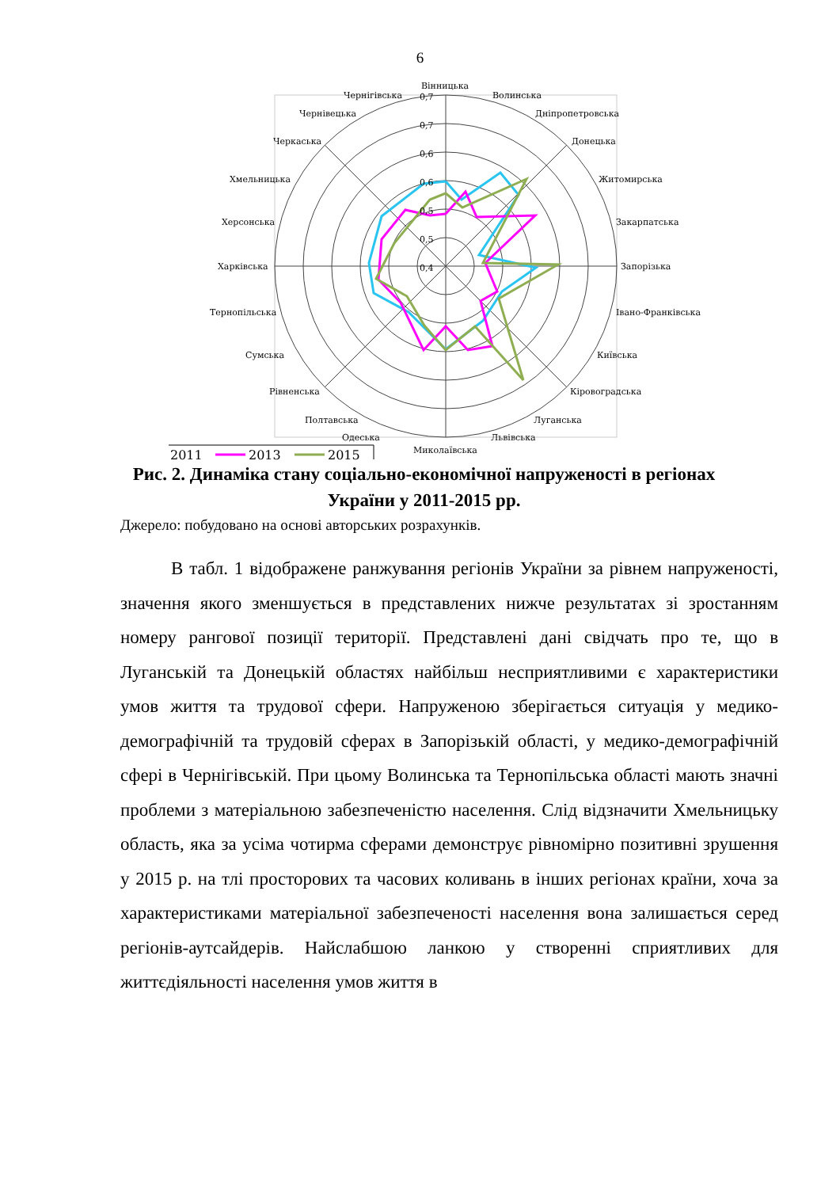6
Вінницька
Волинська
Дніпропетровська
Донецька
Житомирська
Закарпатська
Запорізька
Івано-Франківська
Київська
Кіровоградська
Луганська
Львівська
Миколаївська
Одеська
Полтавська
Рівненська
Сумська
Тернопільська
Харківська
Херсонська
Хмельницька
Черкаська
Чернівецька
Чернігівська
0,7
0,7
0,6
0,6
0,5
0,5
0,4
2011
2013
2015
Рис. 2. Динаміка стану соціально-економічної напруженості в регіонах України у 2011-2015 рр.
Джерело: побудовано на основі авторських розрахунків.
В табл. 1 відображене ранжування регіонів України за рівнем напруженості, значення якого зменшується в представлених нижче результатах зі зростанням номеру рангової позиції території. Представлені дані свідчать про те, що в Луганській та Донецькій областях найбільш несприятливими є характеристики умов життя та трудової сфери. Напруженою зберігається ситуація у медико-демографічній та трудовій сферах в Запорізькій області, у медико-демографічній сфері в Чернігівській. При цьому Волинська та Тернопільська області мають значні проблеми з матеріальною забезпеченістю населення. Слід відзначити Хмельницьку область, яка за усіма чотирма сферами демонструє рівномірно позитивні зрушення у 2015 р. на тлі просторових та часових коливань в інших регіонах країни, хоча за характеристиками матеріальної забезпеченості населення вона залишається серед регіонів-аутсайдерів. Найслабшою ланкою у створенні сприятливих для життєдіяльності населення умов життя в